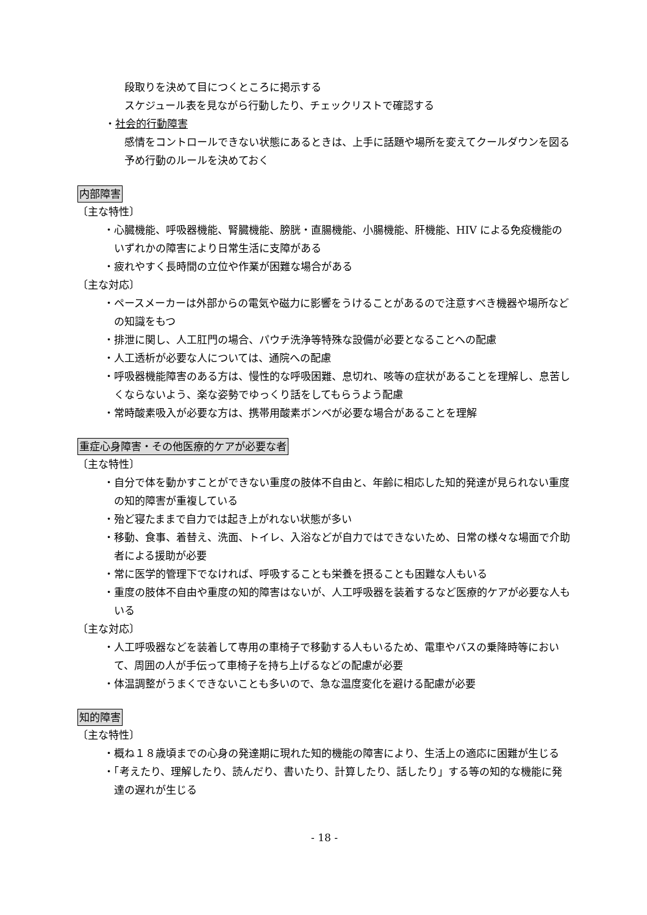段取りを決めて目につくところに掲示する
スケジュール表を見ながら行動したり、チェックリストで確認する
・社会的行動障害
感情をコントロールできない状態にあるときは、上手に話題や場所を変えてクールダウンを図る
予め行動のルールを決めておく
内部障害
〔主な特性〕
・心臓機能、呼吸器機能、腎臓機能、膀胱・直腸機能、小腸機能、肝機能、HIV による免疫機能のいずれかの障害により日常生活に支障がある
・疲れやすく長時間の立位や作業が困難な場合がある
〔主な対応〕
・ペースメーカーは外部からの電気や磁力に影響をうけることがあるので注意すべき機器や場所などの知識をもつ
・排泄に関し、人工肛門の場合、パウチ洗浄等特殊な設備が必要となることへの配慮
・人工透析が必要な人については、通院への配慮
・呼吸器機能障害のある方は、慢性的な呼吸困難、息切れ、咳等の症状があることを理解し、息苦しくならないよう、楽な姿勢でゆっくり話をしてもらうよう配慮
・常時酸素吸入が必要な方は、携帯用酸素ボンベが必要な場合があることを理解
重症心身障害・その他医療的ケアが必要な者
〔主な特性〕
・自分で体を動かすことができない重度の肢体不自由と、年齢に相応した知的発達が見られない重度の知的障害が重複している
・殆ど寝たままで自力では起き上がれない状態が多い
・移動、食事、着替え、洗面、トイレ、入浴などが自力ではできないため、日常の様々な場面で介助者による援助が必要
・常に医学的管理下でなければ、呼吸することも栄養を摂ることも困難な人もいる
・重度の肢体不自由や重度の知的障害はないが、人工呼吸器を装着するなど医療的ケアが必要な人もいる
〔主な対応〕
・人工呼吸器などを装着して専用の車椅子で移動する人もいるため、電車やバスの乗降時等において、周囲の人が手伝って車椅子を持ち上げるなどの配慮が必要
・体温調整がうまくできないことも多いので、急な温度変化を避ける配慮が必要
知的障害
〔主な特性〕
・概ね１８歳頃までの心身の発達期に現れた知的機能の障害により、生活上の適応に困難が生じる
・「考えたり、理解したり、読んだり、書いたり、計算したり、話したり」する等の知的な機能に発達の遅れが生じる
- 18 -